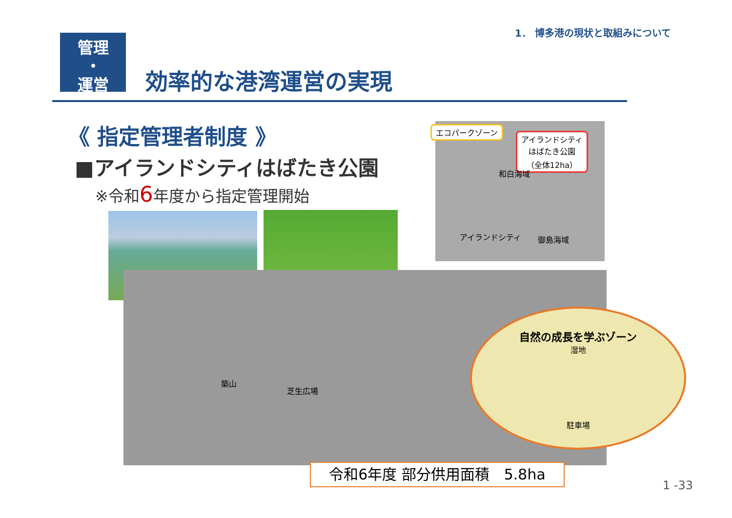1． 博多港の現状と取組みについて
管理
・
運営
効率的な港湾運営の実現
《 指定管理者制度 》
■アイランドシティはばたき公園
※令和6年度から指定管理開始
エコパークゾーン
アイランドシティ
はばたき公園
（全体12ha）
和白海域
アイランドシティ 御島海域
築山
芝生広場
自然の成長を学ぶゾーン
湿地
駐車場
令和6年度 部分供用面積　5.8ha
1 -33